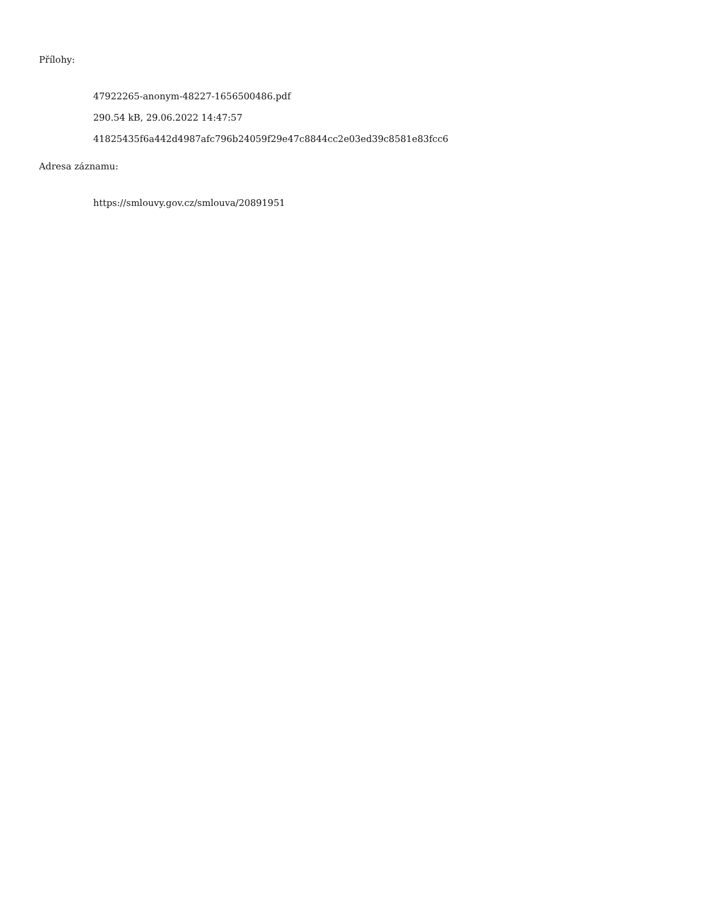Přílohy:
47922265-anonym-48227-1656500486.pdf
290.54 kB, 29.06.2022 14:47:57
41825435f6a442d4987afc796b24059f29e47c8844cc2e03ed39c8581e83fcc6
Adresa záznamu:
https://smlouvy.gov.cz/smlouva/20891951